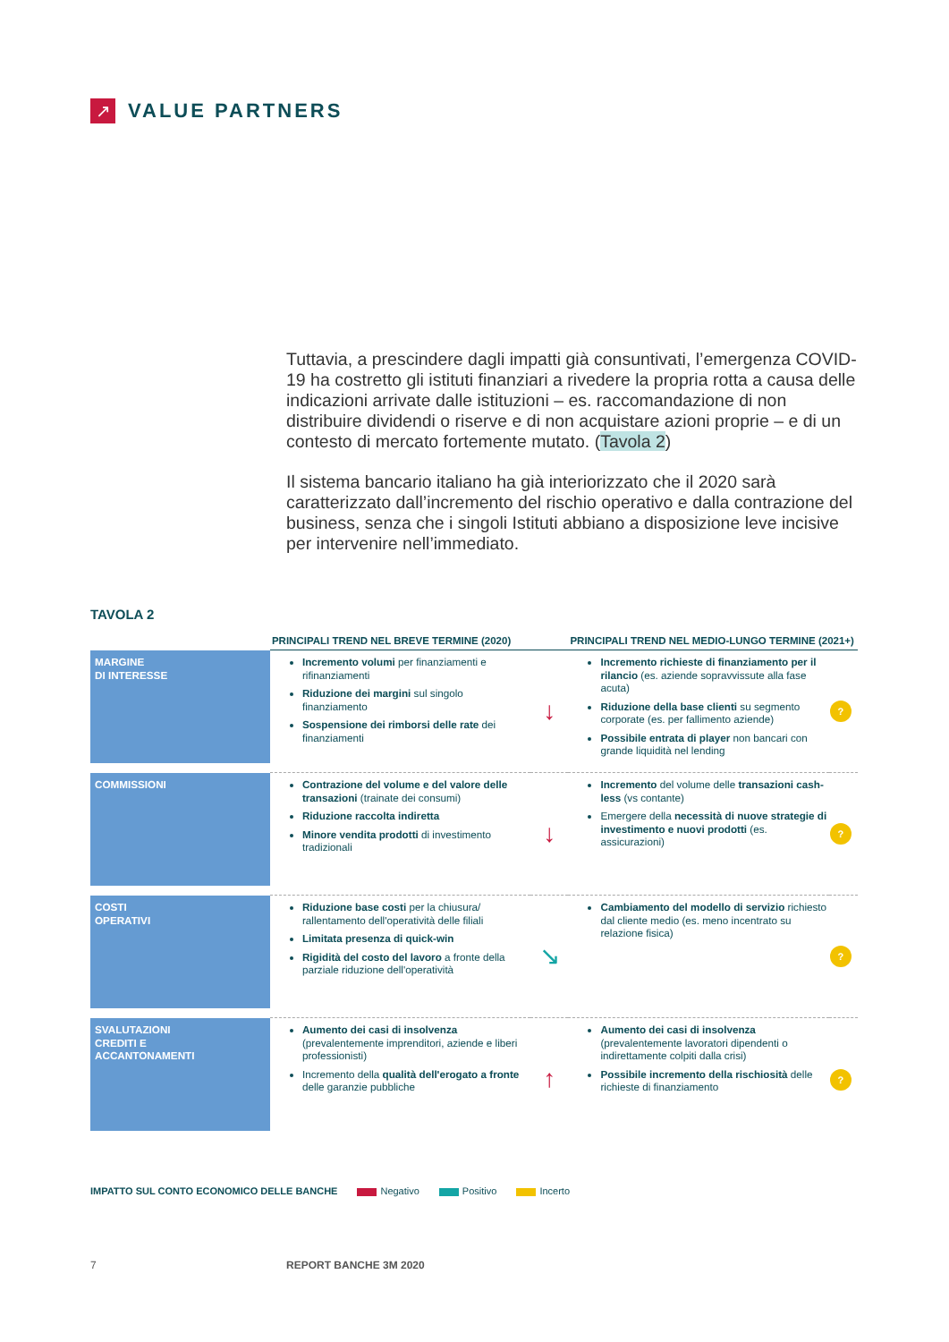↗
VALUE PARTNERS
Tuttavia, a prescindere dagli impatti già consuntivati, l’emergenza COVID-19 ha costretto gli istituti finanziari a rivedere la propria rotta a causa delle indicazioni arrivate dalle istituzioni – es. raccomandazione di non distribuire dividendi o riserve e di non acquistare azioni proprie – e di un contesto di mercato fortemente mutato. (Tavola 2)
Il sistema bancario italiano ha già interiorizzato che il 2020 sarà caratterizzato dall’incremento del rischio operativo e dalla contrazione del business, senza che i singoli Istituti abbiano a disposizione leve incisive per intervenire nell’immediato.
TAVOLA 2
| | PRINCIPALI TREND NEL BREVE TERMINE (2020) | | PRINCIPALI TREND NEL MEDIO-LUNGO TERMINE (2021+) | |
| --- | --- | --- | --- | --- |
| MARGINE DI INTERESSE | Incremento volumi per finanziamenti e rifinanziamenti Riduzione dei margini sul singolo finanziamento Sospensione dei rimborsi delle rate dei finanziamenti | ↓ | Incremento richieste di finanziamento per il rilancio (es. aziende sopravvissute alla fase acuta) Riduzione della base clienti su segmento corporate (es. per fallimento aziende) Possibile entrata di player non bancari con grande liquidità nel lending | ? |
| COMMISSIONI | Contrazione del volume e del valore delle transazioni (trainate dei consumi) Riduzione raccolta indiretta Minore vendita prodotti di investimento tradizionali | ↓ | Incremento del volume delle transazioni cash-less (vs contante) Emergere della necessità di nuove strategie di investimento e nuovi prodotti (es. assicurazioni) | ? |
| COSTI OPERATIVI | Riduzione base costi per la chiusura/ rallentamento dell'operatività delle filiali Limitata presenza di quick-win Rigidità del costo del lavoro a fronte della parziale riduzione dell'operatività | ↘ | Cambiamento del modello di servizio richiesto dal cliente medio (es. meno incentrato su relazione fisica) | ? |
| SVALUTAZIONI CREDITI E ACCANTONAMENTI | Aumento dei casi di insolvenza (prevalentemente imprenditori, aziende e liberi professionisti) Incremento della qualità dell'erogato a fronte delle garanzie pubbliche | ↑ | Aumento dei casi di insolvenza (prevalentemente lavoratori dipendenti o indirettamente colpiti dalla crisi) Possibile incremento della rischiosità delle richieste di finanziamento | ? |
IMPATTO SUL CONTO ECONOMICO DELLE BANCHE Negativo Positivo Incerto
7 REPORT BANCHE 3M 2020